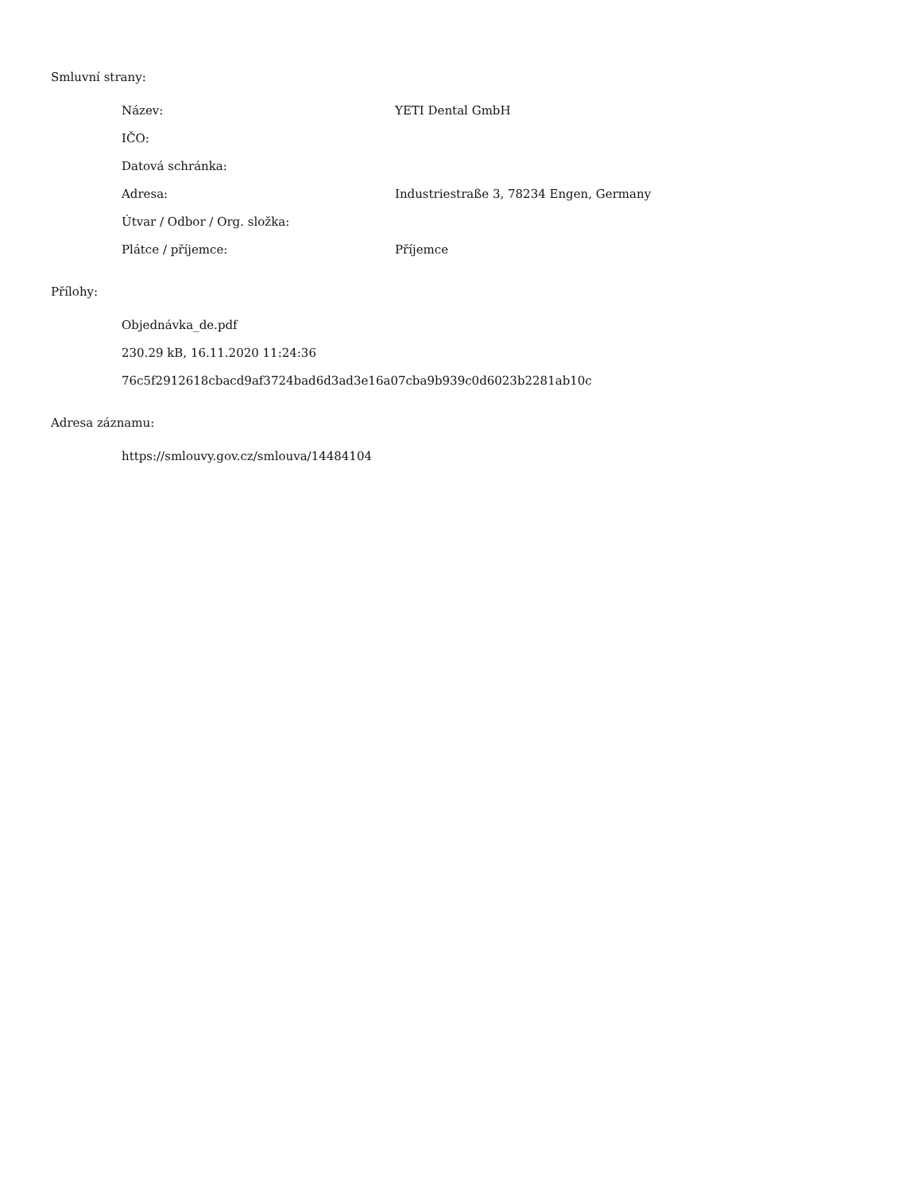Smluvní strany:
| Název: | YETI Dental GmbH |
| IČO: | |
| Datová schránka: | |
| Adresa: | Industriestraße 3, 78234 Engen, Germany |
| Útvar / Odbor / Org. složka: | |
| Plátce / příjemce: | Příjemce |
Přílohy:
Objednávka_de.pdf
230.29 kB, 16.11.2020 11:24:36
76c5f2912618cbacd9af3724bad6d3ad3e16a07cba9b939c0d6023b2281ab10c
Adresa záznamu:
https://smlouvy.gov.cz/smlouva/14484104